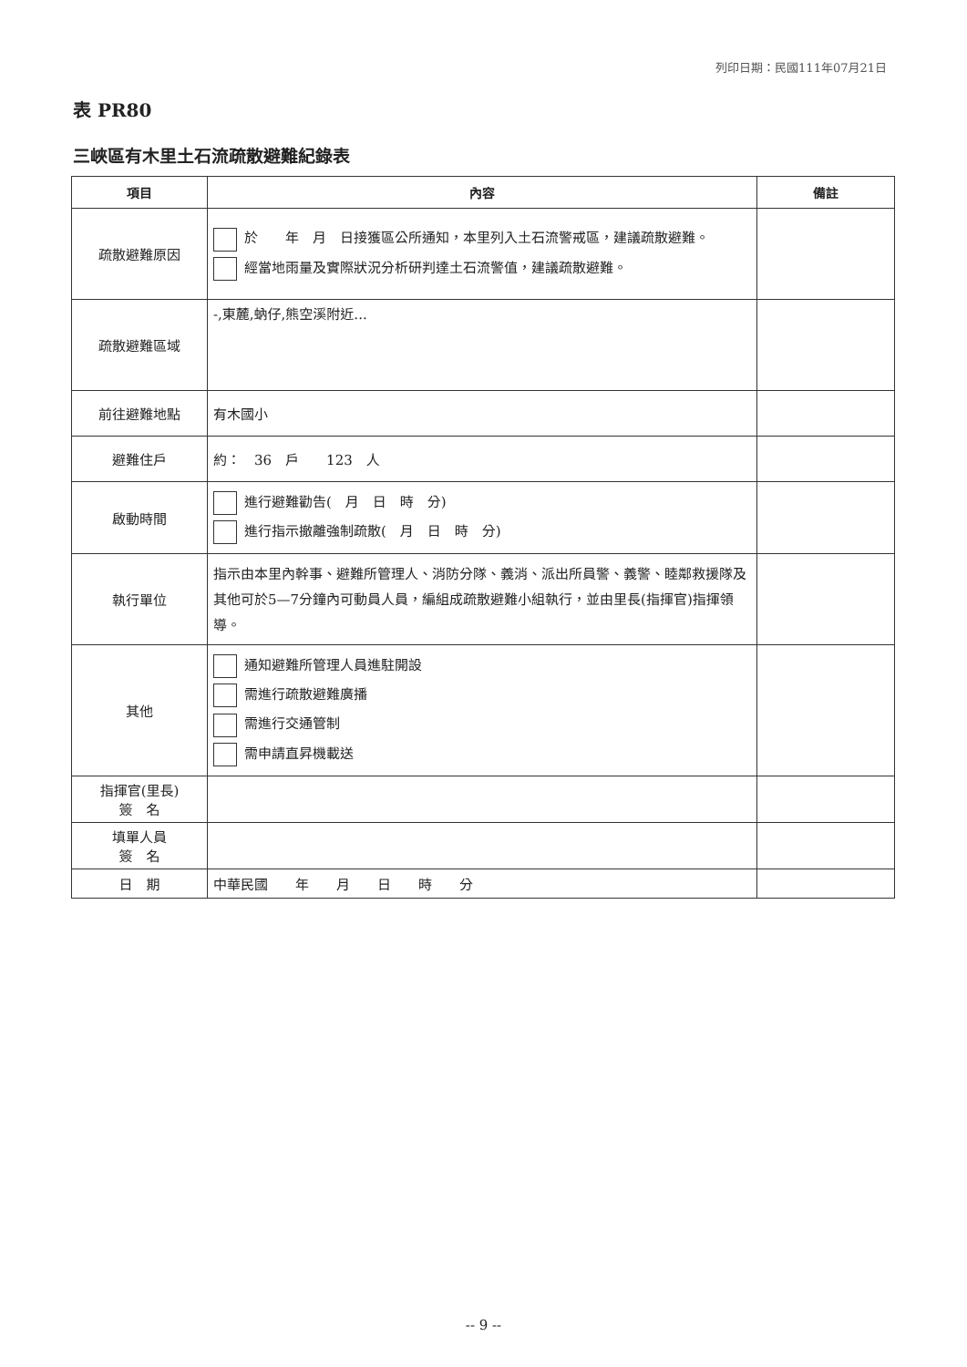列印日期：民國111年07月21日
表 PR80
三峽區有木里土石流疏散避難紀錄表
| 項目 | 內容 | 備註 |
| --- | --- | --- |
| 疏散避難原因 | 於 年 月 日接獲區公所通知，本里列入土石流警戒區，建議疏散避難。 經當地雨量及實際狀況分析研判達土石流警值，建議疏散避難。 | |
| 疏散避難區域 | -,東麓,蚋仔,熊空溪附近... | |
| 前往避難地點 | 有木國小 | |
| 避難住戶 | 約： 36 戶 123 人 | |
| 啟動時間 | 進行避難勸告( 月 日 時 分) 進行指示撤離強制疏散( 月 日 時 分) | |
| 執行單位 | 指示由本里內幹事、避難所管理人、消防分隊、義消、派出所員警、義警、睦鄰救援隊及其他可於5—7分鐘內可動員人員，編組成疏散避難小組執行，並由里長(指揮官)指揮領導。 | |
| 其他 | 通知避難所管理人員進駐開設 需進行疏散避難廣播 需進行交通管制 需申請直昇機載送 | |
| 指揮官(里長) 簽 名 | | |
| 填單人員 簽 名 | | |
| 日 期 | 中華民國 年 月 日 時 分 | |
-- 9 --